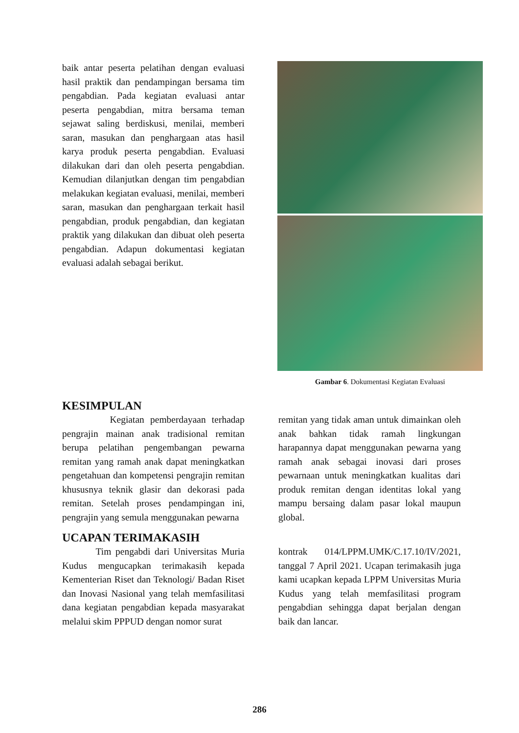baik antar peserta pelatihan dengan evaluasi hasil praktik dan pendampingan bersama tim pengabdian. Pada kegiatan evaluasi antar peserta pengabdian, mitra bersama teman sejawat saling berdiskusi, menilai, memberi saran, masukan dan penghargaan atas hasil karya produk peserta pengabdian. Evaluasi dilakukan dari dan oleh peserta pengabdian. Kemudian dilanjutkan dengan tim pengabdian melakukan kegiatan evaluasi, menilai, memberi saran, masukan dan penghargaan terkait hasil pengabdian, produk pengabdian, dan kegiatan praktik yang dilakukan dan dibuat oleh peserta pengabdian. Adapun dokumentasi kegiatan evaluasi adalah sebagai berikut.
Gambar 6. Dokumentasi Kegiatan Evaluasi
KESIMPULAN
Kegiatan pemberdayaan terhadap pengrajin mainan anak tradisional remitan berupa pelatihan pengembangan pewarna remitan yang ramah anak dapat meningkatkan pengetahuan dan kompetensi pengrajin remitan khususnya teknik glasir dan dekorasi pada remitan. Setelah proses pendampingan ini, pengrajin yang semula menggunakan pewarna
remitan yang tidak aman untuk dimainkan oleh anak bahkan tidak ramah lingkungan harapannya dapat menggunakan pewarna yang ramah anak sebagai inovasi dari proses pewarnaan untuk meningkatkan kualitas dari produk remitan dengan identitas lokal yang mampu bersaing dalam pasar lokal maupun global.
UCAPAN TERIMAKASIH
Tim pengabdi dari Universitas Muria Kudus mengucapkan terimakasih kepada Kementerian Riset dan Teknologi/ Badan Riset dan Inovasi Nasional yang telah memfasilitasi dana kegiatan pengabdian kepada masyarakat melalui skim PPPUD dengan nomor surat
kontrak 014/LPPM.UMK/C.17.10/IV/2021, tanggal 7 April 2021. Ucapan terimakasih juga kami ucapkan kepada LPPM Universitas Muria Kudus yang telah memfasilitasi program pengabdian sehingga dapat berjalan dengan baik dan lancar.
286